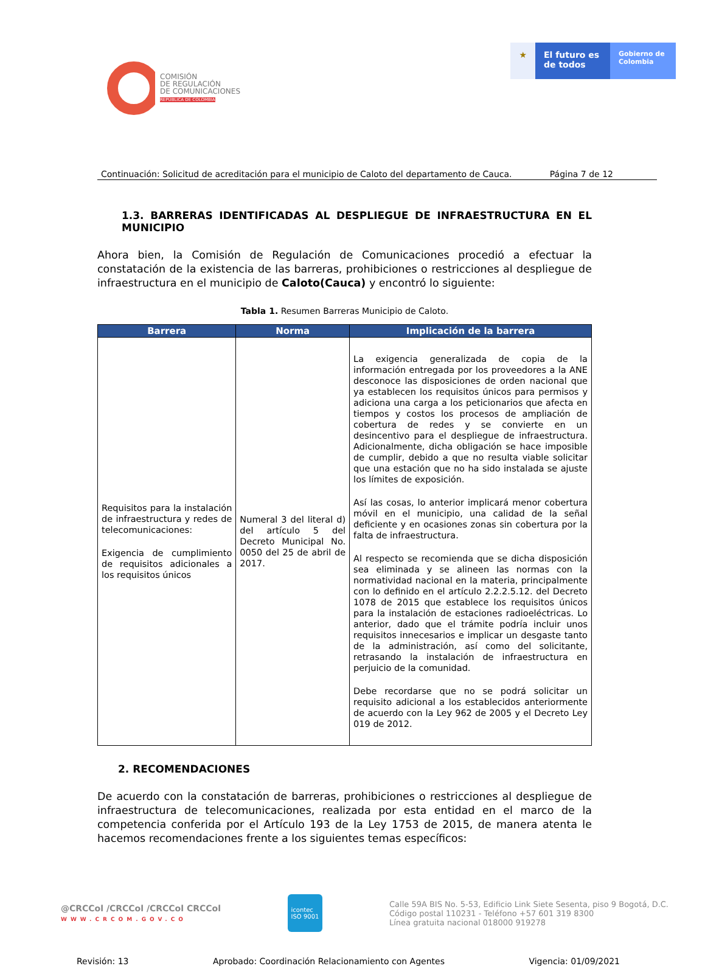COMISIÓN
DE REGULACIÓN
DE COMUNICACIONES
REPÚBLICA DE COLOMBIA
★ El futuro es de todos
Gobierno de Colombia
Continuación: Solicitud de acreditación para el municipio de Caloto del departamento de Cauca. Página 7 de 12
1.3. BARRERAS IDENTIFICADAS AL DESPLIEGUE DE INFRAESTRUCTURA EN EL MUNICIPIO
Ahora bien, la Comisión de Regulación de Comunicaciones procedió a efectuar la constatación de la existencia de las barreras, prohibiciones o restricciones al despliegue de infraestructura en el municipio de Caloto(Cauca) y encontró lo siguiente:
Tabla 1. Resumen Barreras Municipio de Caloto.
| Barrera | Norma | Implicación de la barrera |
| --- | --- | --- |
| Requisitos para la instalación de infraestructura y redes de telecomunicaciones: Exigencia de cumplimiento de requisitos adicionales a los requisitos únicos | Numeral 3 del literal d) del artículo 5 del Decreto Municipal No. 0050 del 25 de abril de 2017. | La exigencia generalizada de copia de la información entregada por los proveedores a la ANE desconoce las disposiciones de orden nacional que ya establecen los requisitos únicos para permisos y adiciona una carga a los peticionarios que afecta en tiempos y costos los procesos de ampliación de cobertura de redes y se convierte en un desincentivo para el despliegue de infraestructura. Adicionalmente, dicha obligación se hace imposible de cumplir, debido a que no resulta viable solicitar que una estación que no ha sido instalada se ajuste los límites de exposición. Así las cosas, lo anterior implicará menor cobertura móvil en el municipio, una calidad de la señal deficiente y en ocasiones zonas sin cobertura por la falta de infraestructura. Al respecto se recomienda que se dicha disposición sea eliminada y se alineen las normas con la normatividad nacional en la materia, principalmente con lo definido en el artículo 2.2.2.5.12. del Decreto 1078 de 2015 que establece los requisitos únicos para la instalación de estaciones radioeléctricas. Lo anterior, dado que el trámite podría incluir unos requisitos innecesarios e implicar un desgaste tanto de la administración, así como del solicitante, retrasando la instalación de infraestructura en perjuicio de la comunidad. Debe recordarse que no se podrá solicitar un requisito adicional a los establecidos anteriormente de acuerdo con la Ley 962 de 2005 y el Decreto Ley 019 de 2012. |
2. RECOMENDACIONES
De acuerdo con la constatación de barreras, prohibiciones o restricciones al despliegue de infraestructura de telecomunicaciones, realizada por esta entidad en el marco de la competencia conferida por el Artículo 193 de la Ley 1753 de 2015, de manera atenta le hacemos recomendaciones frente a los siguientes temas específicos:
@CRCCol /CRCCol /CRCCol CRCCol
WWW.CRCOM.GOV.CO
icontec
ISO 9001
Calle 59A BIS No. 5-53, Edificio Link Siete Sesenta, piso 9 Bogotá, D.C.
Código postal 110231 - Teléfono +57 601 319 8300
Línea gratuita nacional 018000 919278
Revisión: 13 Aprobado: Coordinación Relacionamiento con Agentes Vigencia: 01/09/2021